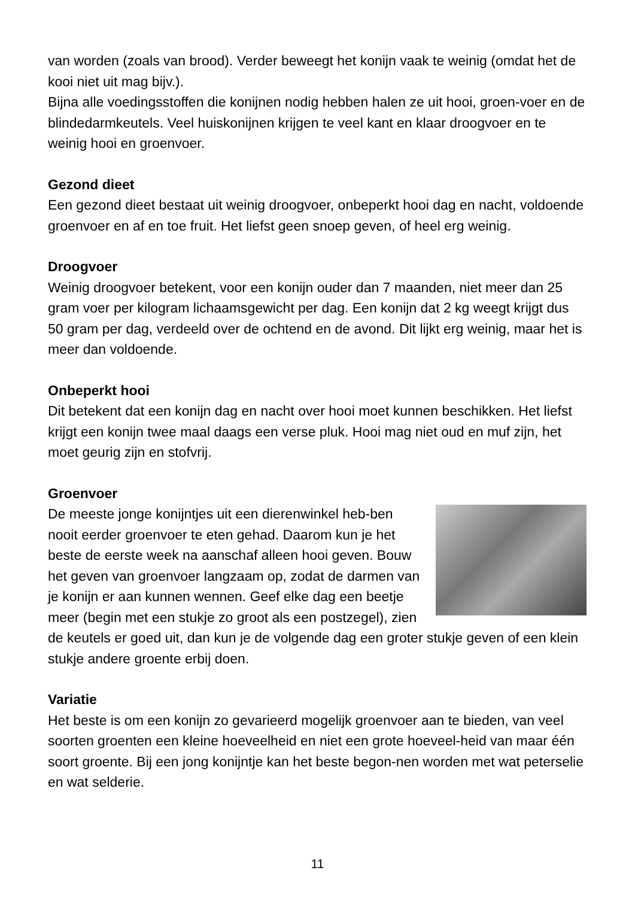van worden (zoals van brood). Verder beweegt het konijn vaak te weinig (omdat het de kooi niet uit mag bijv.).
Bijna alle voedingsstoffen die konijnen nodig hebben halen ze uit hooi, groen-voer en de blindedarmkeutels. Veel huiskonijnen krijgen te veel kant en klaar droogvoer en te weinig hooi en groenvoer.
Gezond dieet
Een gezond dieet bestaat uit weinig droogvoer, onbeperkt hooi dag en nacht, voldoende groenvoer en af en toe fruit. Het liefst geen snoep geven, of heel erg weinig.
Droogvoer
Weinig droogvoer betekent, voor een konijn ouder dan 7 maanden, niet meer dan 25 gram voer per kilogram lichaamsgewicht per dag. Een konijn dat 2 kg weegt krijgt dus 50 gram per dag, verdeeld over de ochtend en de avond. Dit lijkt erg weinig, maar het is meer dan voldoende.
Onbeperkt hooi
Dit betekent dat een konijn dag en nacht over hooi moet kunnen beschikken. Het liefst krijgt een konijn twee maal daags een verse pluk. Hooi mag niet oud en muf zijn, het moet geurig zijn en stofvrij.
Groenvoer
De meeste jonge konijntjes uit een dierenwinkel heb-ben nooit eerder groenvoer te eten gehad. Daarom kun je het beste de eerste week na aanschaf alleen hooi geven. Bouw het geven van groenvoer langzaam op, zodat de darmen van je konijn er aan kunnen wennen. Geef elke dag een beetje meer (begin met een stukje zo groot als een postzegel), zien de keutels er goed uit, dan kun je de volgende dag een groter stukje geven of een klein stukje andere groente erbij doen.
Variatie
Het beste is om een konijn zo gevarieerd mogelijk groenvoer aan te bieden, van veel soorten groenten een kleine hoeveelheid en niet een grote hoeveel-heid van maar één soort groente. Bij een jong konijntje kan het beste begon-nen worden met wat peterselie en wat selderie.
11